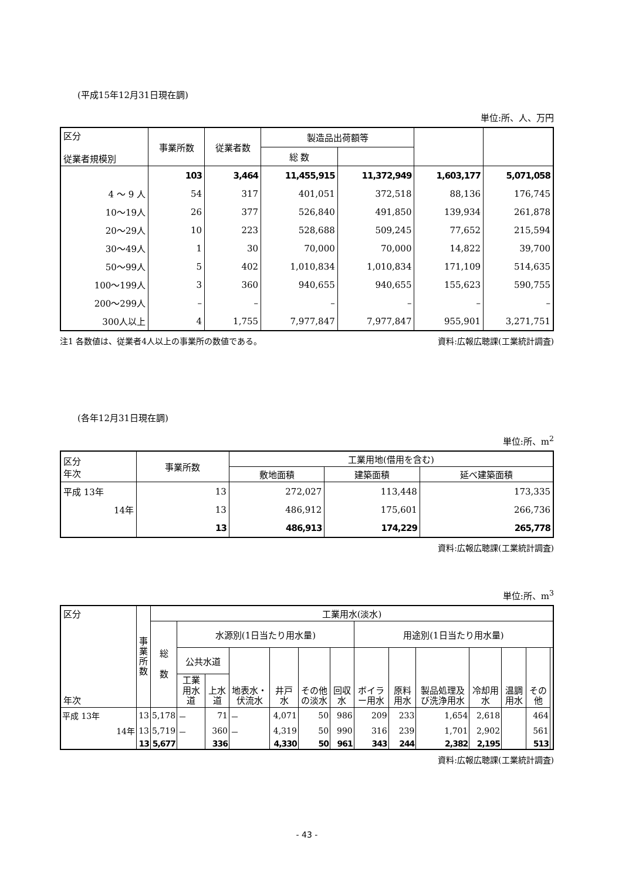(平成15年12月31日現在調)
単位:所、人、万円
| 区分 従業者規模別 | 事業所数 | 従業者数 | 製造品出荷額等 | | | |
| --- | --- | --- | --- | --- | --- | --- |
| | | | 総 数 | | | |
| | 103 | 3,464 | 11,455,915 | 11,372,949 | 1,603,177 | 5,071,058 |
| 4 ～ 9 人 | 54 | 317 | 401,051 | 372,518 | 88,136 | 176,745 |
| 10～19人 | 26 | 377 | 526,840 | 491,850 | 139,934 | 261,878 |
| 20～29人 | 10 | 223 | 528,688 | 509,245 | 77,652 | 215,594 |
| 30～49人 | 1 | 30 | 70,000 | 70,000 | 14,822 | 39,700 |
| 50～99人 | 5 | 402 | 1,010,834 | 1,010,834 | 171,109 | 514,635 |
| 100～199人 | 3 | 360 | 940,655 | 940,655 | 155,623 | 590,755 |
| 200～299人 | – | – | – | – | – | – |
| 300人以上 | 4 | 1,755 | 7,977,847 | 7,977,847 | 955,901 | 3,271,751 |
注1 各数値は、従業者4人以上の事業所の数値である。 資料:広報広聴課(工業統計調査)
(各年12月31日現在調)
単位:所、m<sup>2</sup>
| 区分 年次 | 事業所数 | 工業用地(借用を含む) | | |
| --- | --- | --- | --- | --- |
| | | 敷地面積 | 建築面積 | 延べ建築面積 |
| 平成 13年 | 13 | 272,027 | 113,448 | 173,335 |
| 14年 | 13 | 486,912 | 175,601 | 266,736 |
| | 13 | 486,913 | 174,229 | 265,778 |
資料:広報広聴課(工業統計調査)
単位:所、m<sup>3</sup>
| 区分 年次 | 事 業 所 数 | 工業用水(淡水) | | | | | | | | | | | | | |
| --- | --- | --- | --- | --- | --- | --- | --- | --- | --- | --- | --- | --- | --- | --- | --- |
| | | 総 数 | 水源別(1日当たり用水量) | | | | | | 用途別(1日当たり用水量) | | | | | | |
| | | | 公共水道 | | 地表水・伏流水 | 井戸水 | その他の淡水 | 回収水 | ボイラー用水 | 原料用水 | 製品処理及び洗浄用水 | 冷却用水 | 温調用水 | その他 | |
| | | | 工業用水道 | 上水道 | | | | | | | | | | | |
| 平成 13年 | 13 | 5,178 | － | 71 | － | 4,071 | 50 | 986 | 209 | 233 | 1,654 | 2,618 | | 464 | |
| 14年 | 13 | 5,719 | － | 360 | － | 4,319 | 50 | 990 | 316 | 239 | 1,701 | 2,902 | | 561 | |
| | 13 | 5,677 | | 336 | | 4,330 | 50 | 961 | 343 | 244 | 2,382 | 2,195 | | 513 | |
資料:広報広聴課(工業統計調査)
- 43 -